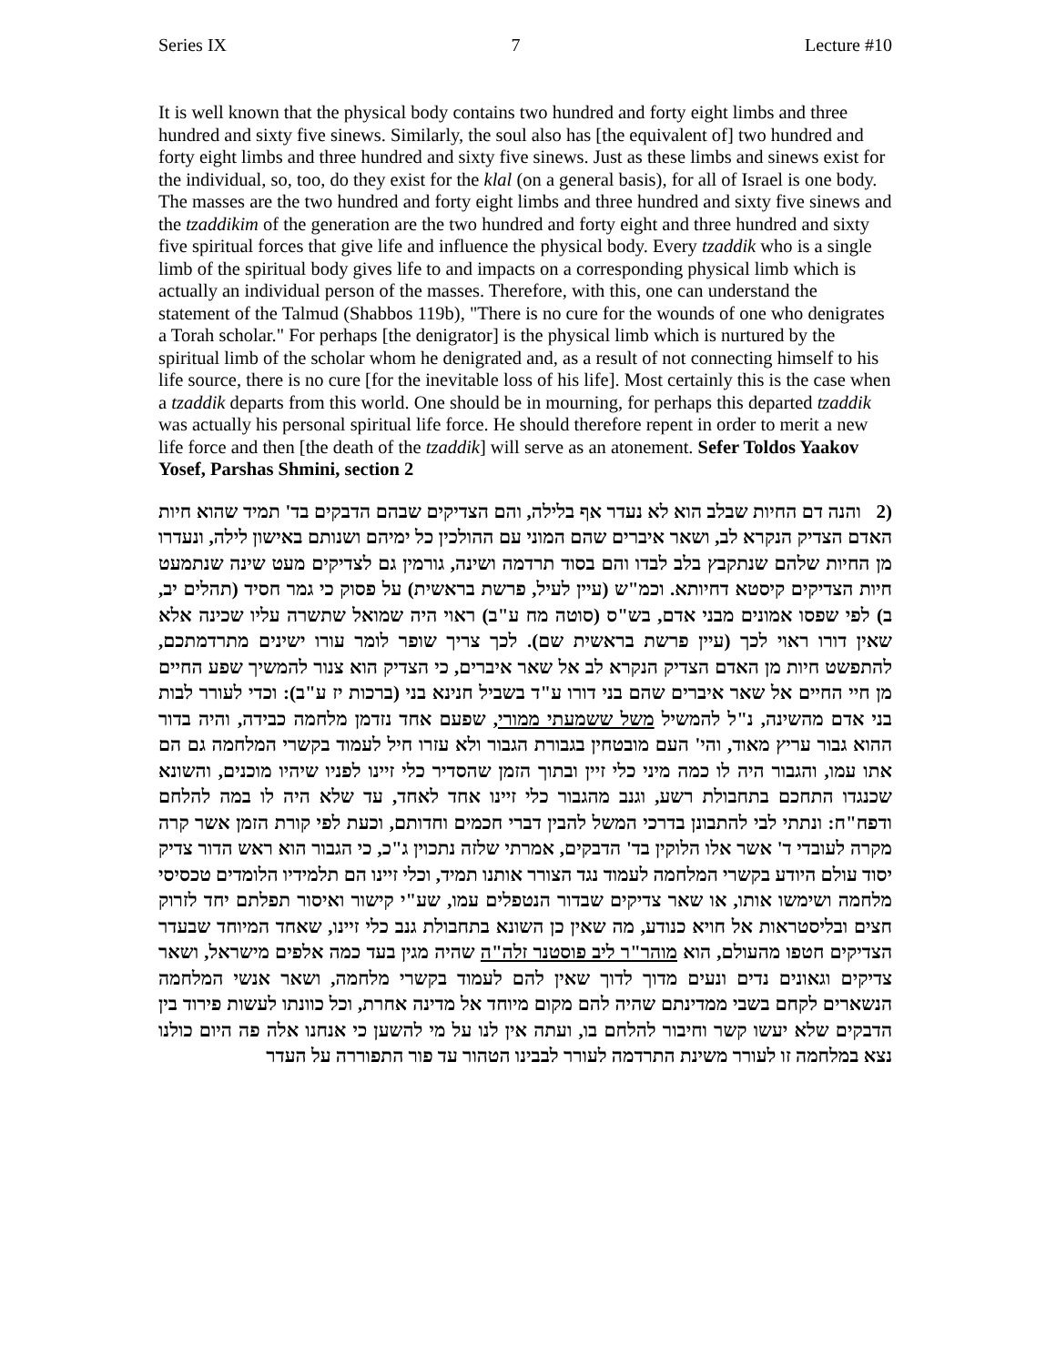Series IX 7 Lecture #10
It is well known that the physical body contains two hundred and forty eight limbs and three hundred and sixty five sinews. Similarly, the soul also has [the equivalent of] two hundred and forty eight limbs and three hundred and sixty five sinews. Just as these limbs and sinews exist for the individual, so, too, do they exist for the klal (on a general basis), for all of Israel is one body. The masses are the two hundred and forty eight limbs and three hundred and sixty five sinews and the tzaddikim of the generation are the two hundred and forty eight and three hundred and sixty five spiritual forces that give life and influence the physical body. Every tzaddik who is a single limb of the spiritual body gives life to and impacts on a corresponding physical limb which is actually an individual person of the masses. Therefore, with this, one can understand the statement of the Talmud (Shabbos 119b), "There is no cure for the wounds of one who denigrates a Torah scholar." For perhaps [the denigrator] is the physical limb which is nurtured by the spiritual limb of the scholar whom he denigrated and, as a result of not connecting himself to his life source, there is no cure [for the inevitable loss of his life]. Most certainly this is the case when a tzaddik departs from this world. One should be in mourning, for perhaps this departed tzaddik was actually his personal spiritual life force. He should therefore repent in order to merit a new life force and then [the death of the tzaddik] will serve as an atonement. Sefer Toldos Yaakov Yosef, Parshas Shmini, section 2
(2 והנה דם החיות שבלב הוא לא נעדר אף בלילה, והם הצדיקים שבהם הדבקים בד' תמיד שהוא חיות האדם הצדיק הנקרא לב, ושאר איברים שהם המוני עם ההולכין כל ימיהם ושנותם באישון לילה, ונעדרו מן החיות שלהם שנתקבץ בלב לבדו והם בסוד תרדמה ושינה, גורמין גם לצדיקים מעט שינה שנתמעט חיות הצדיקים קיסטא דחיותא. וכמ"ש (עיין לעיל, פרשת בראשית) על פסוק כי גמר חסיד (תהלים יב, ב) לפי שפסו אמונים מבני אדם, בש"ס (סוטה מח ע"ב) ראוי היה שמואל שתשרה עליו שכינה אלא שאין דורו ראוי לכך (עיין פרשת בראשית שם). לכך צריך שופר לומר עורו ישינים מתרדמתכם, להתפשט חיות מן האדם הצדיק הנקרא לב אל שאר איברים, כי הצדיק הוא צנור להמשיך שפע החיים מן חיי החיים אל שאר איברים שהם בני דורו ע"ד בשביל חנינא בני (ברכות יז ע"ב): וכדי לעורר לבות בני אדם מהשינה, נ"ל להמשיל משל ששמעתי ממורי, שפעם אחד נזדמן מלחמה כבידה, והיה בדור ההוא גבור עריץ מאוד, והי' העם מובטחין בגבורת הגבור ולא עזרו חיל לעמוד בקשרי המלחמה גם הם אתו עמו, והגבור היה לו כמה מיני כלי זיין ובתוך הזמן שהסדיר כלי זיינו לפניו שיהיו מוכנים, והשונא שכנגדו התחכם בתחבולת רשע, וגנב מהגבור כלי זיינו אחד לאחד, עד שלא היה לו במה להלחם ודפח"ח: ונתתי לבי להתבונן בדרכי המשל להבין דברי חכמים וחדותם, וכעת לפי קורת הזמן אשר קרה מקרה לעובדי ד' אשר אלו הלוקין בד' הדבקים, אמרתי שלזה נתכוין ג"כ, כי הגבור הוא ראש הדור צדיק יסוד עולם היודע בקשרי המלחמה לעמוד נגד הצורר אותנו תמיד, וכלי זיינו הם תלמידיו הלומדים טכסיסי מלחמה ושימשו אותו, או שאר צדיקים שבדור הנטפלים עמו, שע"י קישור ואיסור תפלתם יחד לזרוק חצים ובליסטראות אל חויא כנודע, מה שאין כן השונא בתחבולת גנב כלי זיינו, שאחד המיוחד שבעדר הצדיקים חטפו מהעולם, הוא מוהר"ר ליב פוסטנר זלה"ה שהיה מגין בעד כמה אלפים מישראל, ושאר צדיקים וגאונים נדים ונעים מדוך לדוך שאין להם לעמוד בקשרי מלחמה, ושאר אנשי המלחמה הנשארים לקחם בשבי ממדינתם שהיה להם מקום מיוחד אל מדינה אחרת, וכל כוונתו לעשות פירוד בין הדבקים שלא יעשו קשר וחיבור להלחם בו, ועתה אין לנו על מי להשען כי אנחנו אלה פה היום כולנו נצא במלחמה זו לעורר משינת התרדמה לעורר לבבינו הטהור עד פור התפוררה על העדר